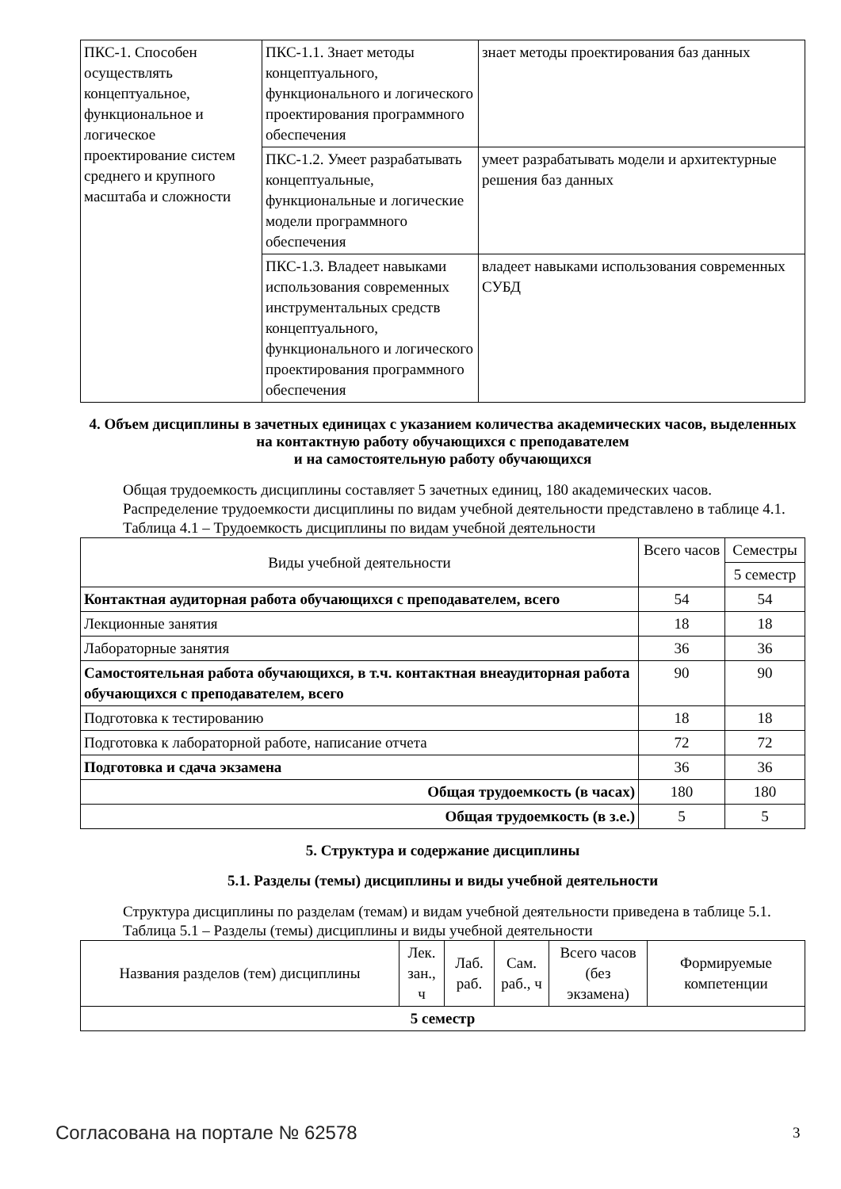| ПКС-1. Способен осуществлять концептуальное, функциональное и логическое проектирование систем среднего и крупного масштаба и сложности | ПКС-1.1. Знает методы концептуального, функционального и логического проектирования программного обеспечения | знает методы проектирования баз данных |
| | ПКС-1.2. Умеет разрабатывать концептуальные, функциональные и логические модели программного обеспечения | умеет разрабатывать модели и архитектурные решения баз данных |
| | ПКС-1.3. Владеет навыками использования современных инструментальных средств концептуального, функционального и логического проектирования программного обеспечения | владеет навыками использования современных СУБД |
4. Объем дисциплины в зачетных единицах с указанием количества академических часов, выделенных на контактную работу обучающихся с преподавателем
и на самостоятельную работу обучающихся
Общая трудоемкость дисциплины составляет 5 зачетных единиц, 180 академических часов.
Распределение трудоемкости дисциплины по видам учебной деятельности представлено в таблице 4.1.
Таблица 4.1 – Трудоемкость дисциплины по видам учебной деятельности
| Виды учебной деятельности | Всего часов | Семестры |
| --- | --- | --- |
| | | 5 семестр |
| Контактная аудиторная работа обучающихся с преподавателем, всего | 54 | 54 |
| Лекционные занятия | 18 | 18 |
| Лабораторные занятия | 36 | 36 |
| Самостоятельная работа обучающихся, в т.ч. контактная внеаудиторная работа обучающихся с преподавателем, всего | 90 | 90 |
| Подготовка к тестированию | 18 | 18 |
| Подготовка к лабораторной работе, написание отчета | 72 | 72 |
| Подготовка и сдача экзамена | 36 | 36 |
| Общая трудоемкость (в часах) | 180 | 180 |
| Общая трудоемкость (в з.е.) | 5 | 5 |
5. Структура и содержание дисциплины
5.1. Разделы (темы) дисциплины и виды учебной деятельности
Структура дисциплины по разделам (темам) и видам учебной деятельности приведена в таблице 5.1.
Таблица 5.1 – Разделы (темы) дисциплины и виды учебной деятельности
| Названия разделов (тем) дисциплины | Лек. зан., ч | Лаб. раб. | Сам. раб., ч | Всего часов (без экзамена) | Формируемые компетенции |
| --- | --- | --- | --- | --- | --- |
| 5 семестр | | | | | |
Согласована на портале № 62578 3